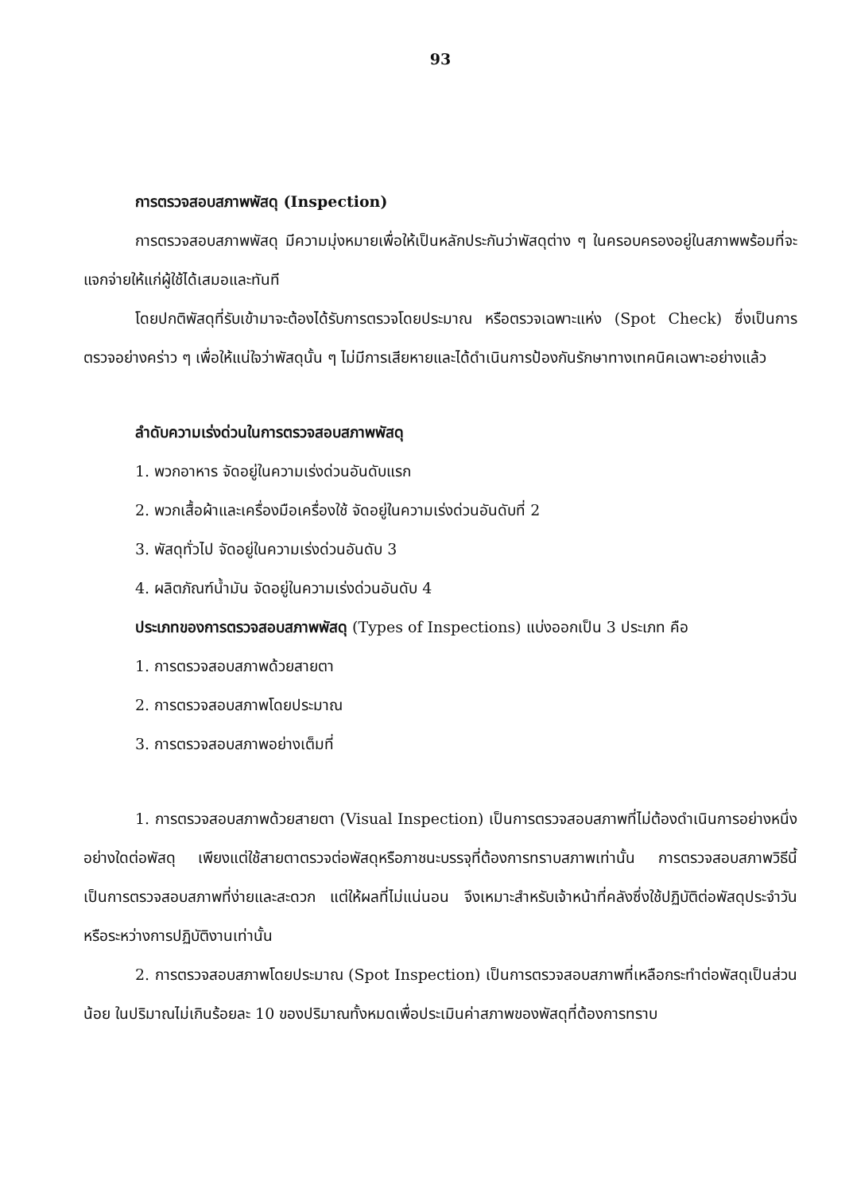93
การตรวจสอบสภาพพัสดุ (Inspection)
การตรวจสอบสภาพพัสดุ มีความมุ่งหมายเพื่อให้เป็นหลักประกันว่าพัสดุต่าง ๆ ในครอบครองอยู่ในสภาพพร้อมที่จะแจกจ่ายให้แก่ผู้ใช้ได้เสมอและทันที
โดยปกติพัสดุที่รับเข้ามาจะต้องได้รับการตรวจโดยประมาณ หรือตรวจเฉพาะแห่ง (Spot Check) ซึ่งเป็นการตรวจอย่างคร่าว ๆ เพื่อให้แน่ใจว่าพัสดุนั้น ๆ ไม่มีการเสียหายและได้ดำเนินการป้องกันรักษาทางเทคนิคเฉพาะอย่างแล้ว
ลำดับความเร่งด่วนในการตรวจสอบสภาพพัสดุ
1. พวกอาหาร จัดอยู่ในความเร่งด่วนอันดับแรก
2. พวกเสื้อผ้าและเครื่องมือเครื่องใช้ จัดอยู่ในความเร่งด่วนอันดับที่ 2
3. พัสดุทั่วไป จัดอยู่ในความเร่งด่วนอันดับ 3
4. ผลิตภัณฑ์น้ำมัน จัดอยู่ในความเร่งด่วนอันดับ 4
ประเภทของการตรวจสอบสภาพพัสดุ (Types of Inspections) แบ่งออกเป็น 3 ประเภท คือ
1. การตรวจสอบสภาพด้วยสายตา
2. การตรวจสอบสภาพโดยประมาณ
3. การตรวจสอบสภาพอย่างเต็มที่
1. การตรวจสอบสภาพด้วยสายตา (Visual Inspection) เป็นการตรวจสอบสภาพที่ไม่ต้องดำเนินการอย่างหนึ่งอย่างใดต่อพัสดุ เพียงแต่ใช้สายตาตรวจต่อพัสดุหรือภาชนะบรรจุที่ต้องการทราบสภาพเท่านั้น การตรวจสอบสภาพวิธีนี้เป็นการตรวจสอบสภาพที่ง่ายและสะดวก แต่ให้ผลที่ไม่แน่นอน จึงเหมาะสำหรับเจ้าหน้าที่คลังซึ่งใช้ปฏิบัติต่อพัสดุประจำวันหรือระหว่างการปฏิบัติงานเท่านั้น
2. การตรวจสอบสภาพโดยประมาณ (Spot Inspection) เป็นการตรวจสอบสภาพที่เหลือกระทำต่อพัสดุเป็นส่วนน้อย ในปริมาณไม่เกินร้อยละ 10 ของปริมาณทั้งหมดเพื่อประเมินค่าสภาพของพัสดุที่ต้องการทราบ